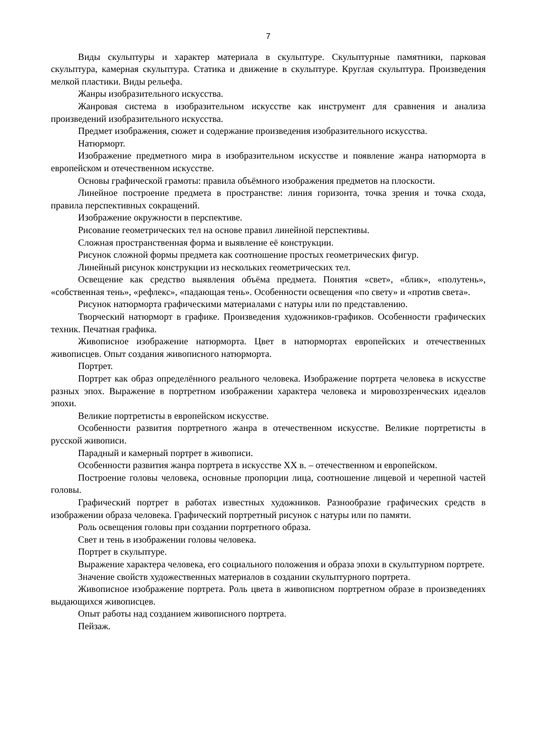7
Виды скульптуры и характер материала в скульптуре. Скульптурные памятники, парковая скульптура, камерная скульптура. Статика и движение в скульптуре. Круглая скульптура. Произведения мелкой пластики. Виды рельефа.
Жанры изобразительного искусства.
Жанровая система в изобразительном искусстве как инструмент для сравнения и анализа произведений изобразительного искусства.
Предмет изображения, сюжет и содержание произведения изобразительного искусства.
Натюрморт.
Изображение предметного мира в изобразительном искусстве и появление жанра натюрморта в европейском и отечественном искусстве.
Основы графической грамоты: правила объёмного изображения предметов на плоскости.
Линейное построение предмета в пространстве: линия горизонта, точка зрения и точка схода, правила перспективных сокращений.
Изображение окружности в перспективе.
Рисование геометрических тел на основе правил линейной перспективы.
Сложная пространственная форма и выявление её конструкции.
Рисунок сложной формы предмета как соотношение простых геометрических фигур.
Линейный рисунок конструкции из нескольких геометрических тел.
Освещение как средство выявления объёма предмета. Понятия «свет», «блик», «полутень», «собственная тень», «рефлекс», «падающая тень». Особенности освещения «по свету» и «против света».
Рисунок натюрморта графическими материалами с натуры или по представлению.
Творческий натюрморт в графике. Произведения художников-графиков. Особенности графических техник. Печатная графика.
Живописное изображение натюрморта. Цвет в натюрмортах европейских и отечественных живописцев. Опыт создания живописного натюрморта.
Портрет.
Портрет как образ определённого реального человека. Изображение портрета человека в искусстве разных эпох. Выражение в портретном изображении характера человека и мировоззренческих идеалов эпохи.
Великие портретисты в европейском искусстве.
Особенности развития портретного жанра в отечественном искусстве. Великие портретисты в русской живописи.
Парадный и камерный портрет в живописи.
Особенности развития жанра портрета в искусстве ХХ в. – отечественном и европейском.
Построение головы человека, основные пропорции лица, соотношение лицевой и черепной частей головы.
Графический портрет в работах известных художников. Разнообразие графических средств в изображении образа человека. Графический портретный рисунок с натуры или по памяти.
Роль освещения головы при создании портретного образа.
Свет и тень в изображении головы человека.
Портрет в скульптуре.
Выражение характера человека, его социального положения и образа эпохи в скульптурном портрете.
Значение свойств художественных материалов в создании скульптурного портрета.
Живописное изображение портрета. Роль цвета в живописном портретном образе в произведениях выдающихся живописцев.
Опыт работы над созданием живописного портрета.
Пейзаж.